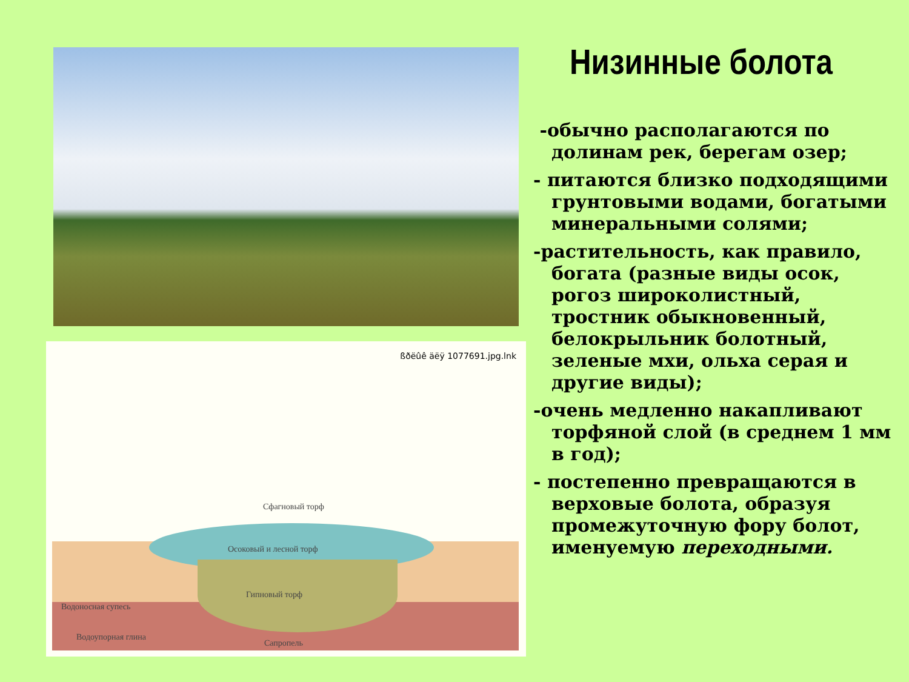ßðëûê äëÿ 1077691.jpg.lnk
Сфагновый торф
Осоковый и лесной торф
Гипновый торф
Водоносная супесь
Водоупорная глина
Сапропель
Низинные болота
-обычно располагаются по долинам рек, берегам озер;
- питаются близко подходящими грунтовыми водами, богатыми минеральными солями;
-растительность, как правило, богата (разные виды осок, рогоз широколистный, тростник обыкновенный, белокрыльник болотный, зеленые мхи, ольха серая и другие виды);
-очень медленно накапливают торфяной слой (в среднем 1 мм в год);
- постепенно превращаются в верховые болота, образуя промежуточную фору болот, именуемую переходными.